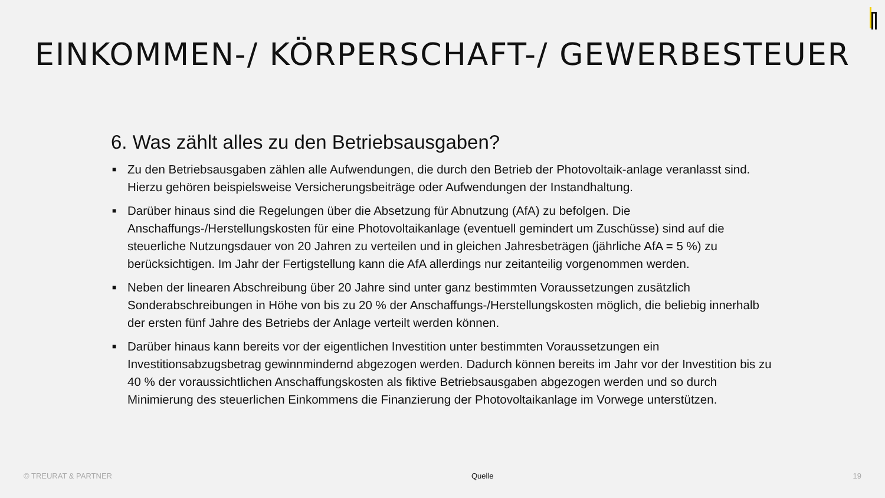EINKOMMEN-/ KÖRPERSCHAFT-/ GEWERBESTEUER
6. Was zählt alles zu den Betriebsausgaben?
■ Zu den Betriebsausgaben zählen alle Aufwendungen, die durch den Betrieb der Photovoltaik-anlage veranlasst sind. Hierzu gehören beispielsweise Versicherungsbeiträge oder Aufwendungen der Instandhaltung.
■ Darüber hinaus sind die Regelungen über die Absetzung für Abnutzung (AfA) zu befolgen. Die Anschaffungs-/Herstellungskosten für eine Photovoltaikanlage (eventuell gemindert um Zuschüsse) sind auf die steuerliche Nutzungsdauer von 20 Jahren zu verteilen und in gleichen Jahresbeträgen (jährliche AfA = 5 %) zu berücksichtigen. Im Jahr der Fertigstellung kann die AfA allerdings nur zeitanteilig vorgenommen werden.
■ Neben der linearen Abschreibung über 20 Jahre sind unter ganz bestimmten Voraussetzungen zusätzlich Sonderabschreibungen in Höhe von bis zu 20 % der Anschaffungs-/Herstellungskosten möglich, die beliebig innerhalb der ersten fünf Jahre des Betriebs der Anlage verteilt werden können.
■ Darüber hinaus kann bereits vor der eigentlichen Investition unter bestimmten Voraussetzungen ein Investitionsabzugsbetrag gewinnmindernd abgezogen werden. Dadurch können bereits im Jahr vor der Investition bis zu 40 % der voraussichtlichen Anschaffungskosten als fiktive Betriebsausgaben abgezogen werden und so durch Minimierung des steuerlichen Einkommens die Finanzierung der Photovoltaikanlage im Vorwege unterstützen.
© TREURAT & PARTNER Quelle 19